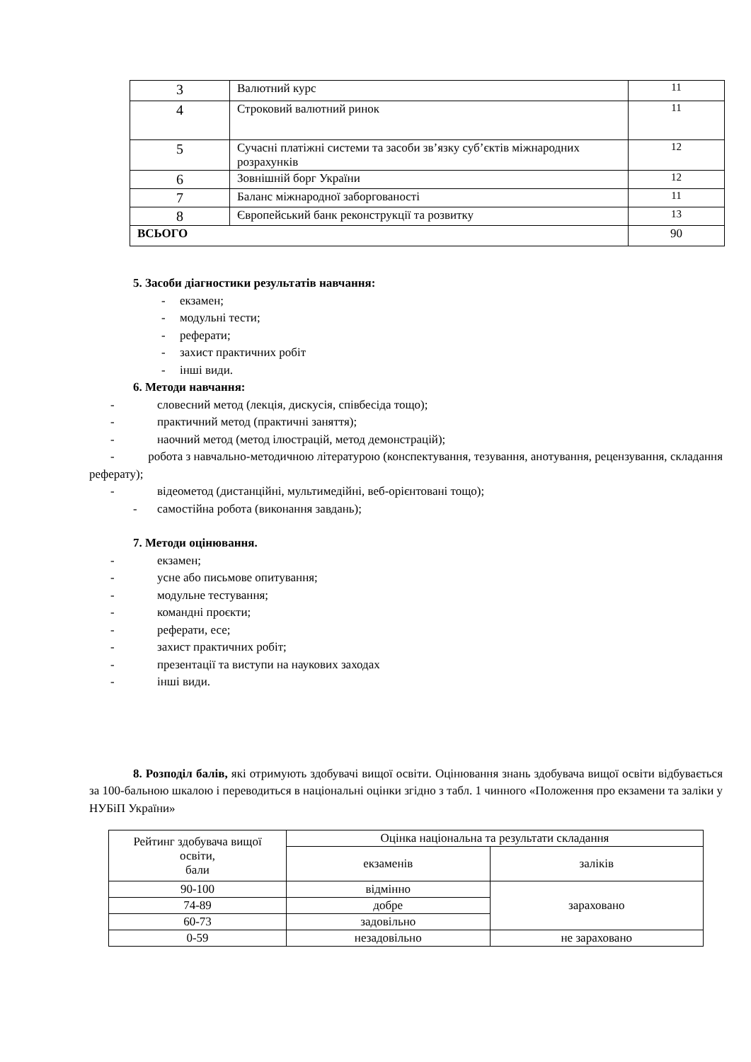| 3 | Валютний курс | 11 |
| 4 | Строковий валютний ринок | 11 |
| 5 | Сучасні платіжні системи та засоби зв’язку суб’єктів міжнародних розрахунків | 12 |
| 6 | Зовнішній борг України | 12 |
| 7 | Баланс міжнародної заборгованості | 11 |
| 8 | Європейський банк реконструкції та розвитку | 13 |
| ВСЬОГО | | 90 |
5. Засоби діагностики результатів навчання:
- екзамен;
- модульні тести;
- реферати;
- захист практичних робіт
- інші види.
6. Методи навчання:
- словесний метод (лекція, дискусія, співбесіда тощо);
- практичний метод (практичні заняття);
- наочний метод (метод ілюстрацій, метод демонстрацій);
- робота з навчально-методичною літературою (конспектування, тезування, анотування, рецензування, складання реферату);
- відеометод (дистанційні, мультимедійні, веб-орієнтовані тощо);
- самостійна робота (виконання завдань);
7. Методи оцінювання.
- екзамен;
- усне або письмове опитування;
- модульне тестування;
- командні проєкти;
- реферати, есе;
- захист практичних робіт;
- презентації та виступи на наукових заходах
- інші види.
8. Розподіл балів, які отримують здобувачі вищої освіти. Оцінювання знань здобувача вищої освіти відбувається за 100-бальною шкалою і переводиться в національні оцінки згідно з табл. 1 чинного «Положення про екзамени та заліки у НУБіП України»
| Рейтинг здобувача вищої освіти, бали | Оцінка національна та результати складання | |
| --- | --- | --- |
| | екзаменів | заліків |
| 90-100 | відмінно | зараховано |
| 74-89 | добре | |
| 60-73 | задовільно | |
| 0-59 | незадовільно | не зараховано |